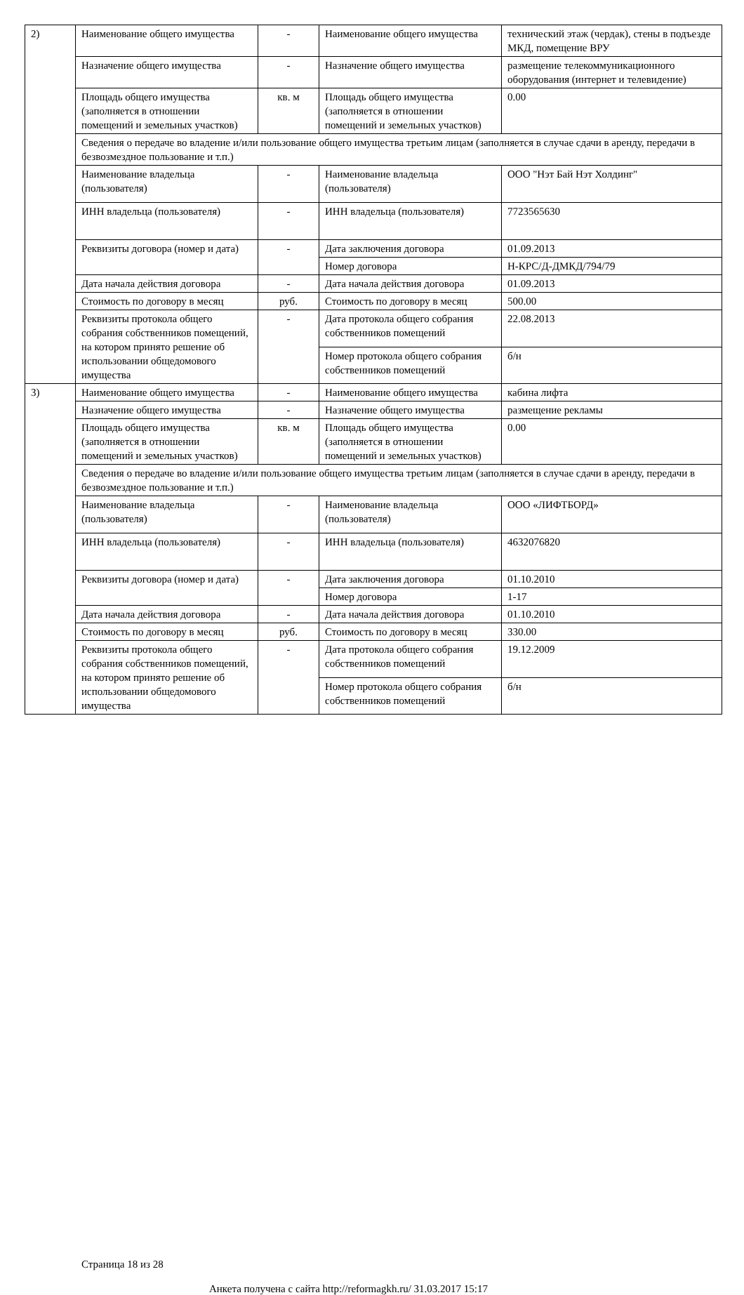| 2) | Наименование общего имущества | - | Наименование общего имущества | технический этаж (чердак), стены в подъезде МКД, помещение ВРУ |
| | Назначение общего имущества | - | Назначение общего имущества | размещение телекоммуникационного оборудования (интернет и телевидение) |
| | Площадь общего имущества (заполняется в отношении помещений и земельных участков) | кв. м | Площадь общего имущества (заполняется в отношении помещений и земельных участков) | 0.00 |
| | Сведения о передаче во владение и/или пользование общего имущества третьим лицам (заполняется в случае сдачи в аренду, передачи в безвозмездное пользование и т.п.) | | | |
| | Наименование владельца (пользователя) | - | Наименование владельца (пользователя) | ООО "Нэт Бай Нэт Холдинг" |
| | ИНН владельца (пользователя) | - | ИНН владельца (пользователя) | 7723565630 |
| | Реквизиты договора (номер и дата) | - | Дата заключения договора | 01.09.2013 |
| | | | Номер договора | Н-КРС/Д-ДМКД/794/79 |
| | Дата начала действия договора | - | Дата начала действия договора | 01.09.2013 |
| | Стоимость по договору в месяц | руб. | Стоимость по договору в месяц | 500.00 |
| | Реквизиты протокола общего собрания собственников помещений, на котором принято решение об использовании общедомового имущества | - | Дата протокола общего собрания собственников помещений | 22.08.2013 |
| | | | Номер протокола общего собрания собственников помещений | б/н |
| 3) | Наименование общего имущества | - | Наименование общего имущества | кабина лифта |
| | Назначение общего имущества | - | Назначение общего имущества | размещение рекламы |
| | Площадь общего имущества (заполняется в отношении помещений и земельных участков) | кв. м | Площадь общего имущества (заполняется в отношении помещений и земельных участков) | 0.00 |
| | Сведения о передаче во владение и/или пользование общего имущества третьим лицам (заполняется в случае сдачи в аренду, передачи в безвозмездное пользование и т.п.) | | | |
| | Наименование владельца (пользователя) | - | Наименование владельца (пользователя) | ООО «ЛИФТБОРД» |
| | ИНН владельца (пользователя) | - | ИНН владельца (пользователя) | 4632076820 |
| | Реквизиты договора (номер и дата) | - | Дата заключения договора | 01.10.2010 |
| | | | Номер договора | 1-17 |
| | Дата начала действия договора | - | Дата начала действия договора | 01.10.2010 |
| | Стоимость по договору в месяц | руб. | Стоимость по договору в месяц | 330.00 |
| | Реквизиты протокола общего собрания собственников помещений, на котором принято решение об использовании общедомового имущества | - | Дата протокола общего собрания собственников помещений | 19.12.2009 |
| | | | Номер протокола общего собрания собственников помещений | б/н |
Страница 18 из 28
Анкета получена с сайта http://reformagkh.ru/ 31.03.2017 15:17